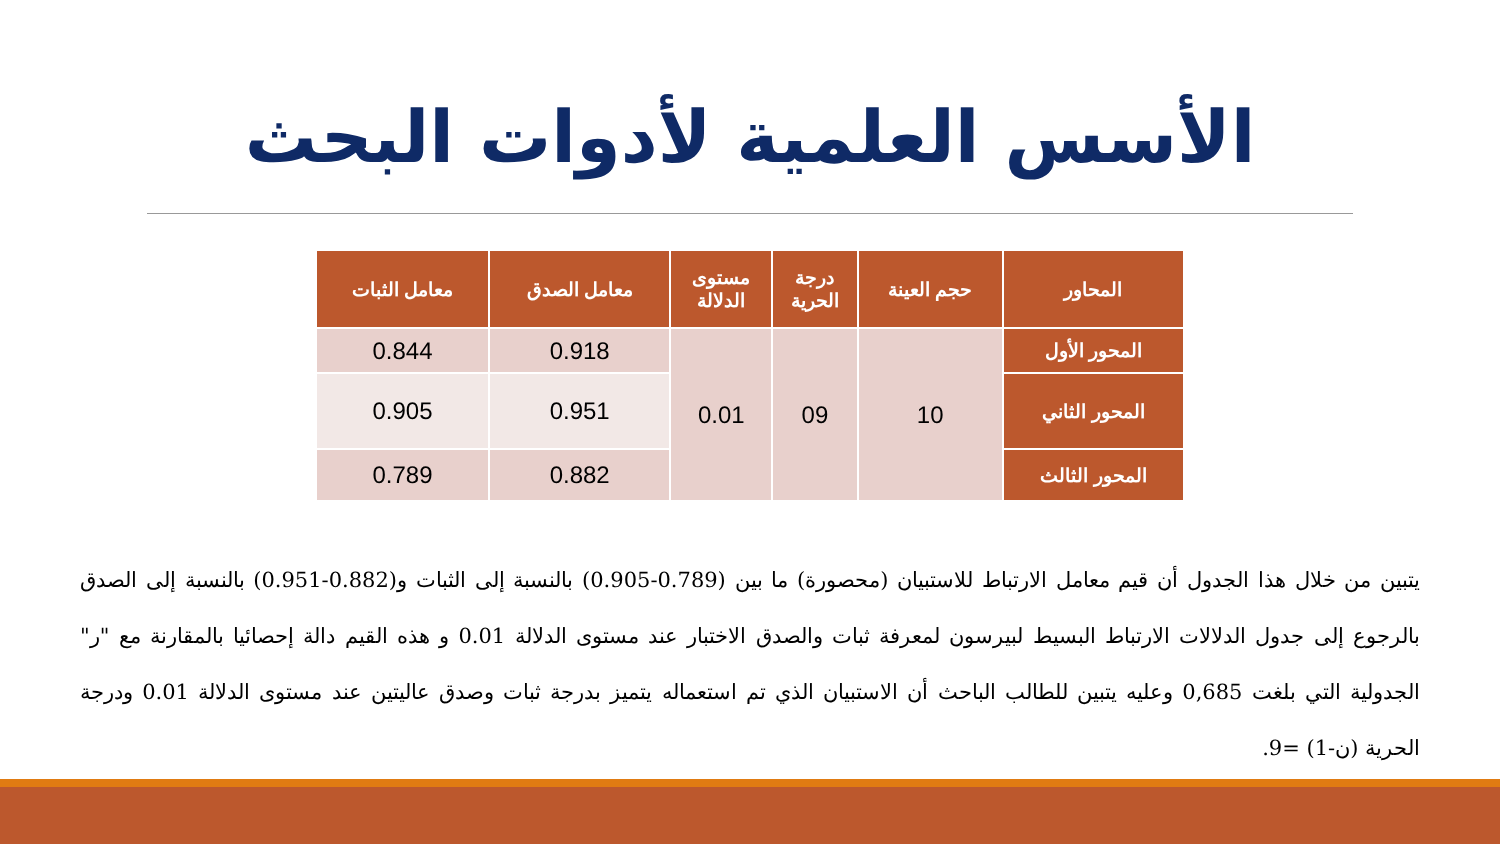الأسس العلمية لأدوات البحث
| المحاور | حجم العينة | درجة الحرية | مستوى الدلالة | معامل الصدق | معامل الثبات |
| --- | --- | --- | --- | --- | --- |
| المحور الأول | 10 | 09 | 0.01 | 0.918 | 0.844 |
| المحور الثاني | | | | 0.951 | 0.905 |
| المحور الثالث | | | | 0.882 | 0.789 |
يتبين من خلال هذا الجدول أن قيم معامل الارتباط للاستبيان (محصورة) ما بين (0.789-0.905) بالنسبة إلى الثبات و(0.882-0.951) بالنسبة إلى الصدق بالرجوع إلى جدول الدلالات الارتباط البسيط لبيرسون لمعرفة ثبات والصدق الاختبار عند مستوى الدلالة 0.01 و هذه القيم دالة إحصائيا بالمقارنة مع "ر" الجدولية التي بلغت 0,685 وعليه يتبين للطالب الباحث أن الاستبيان الذي تم استعماله يتميز بدرجة ثبات وصدق عاليتين عند مستوى الدلالة 0.01 ودرجة الحرية (ن-1) =9.